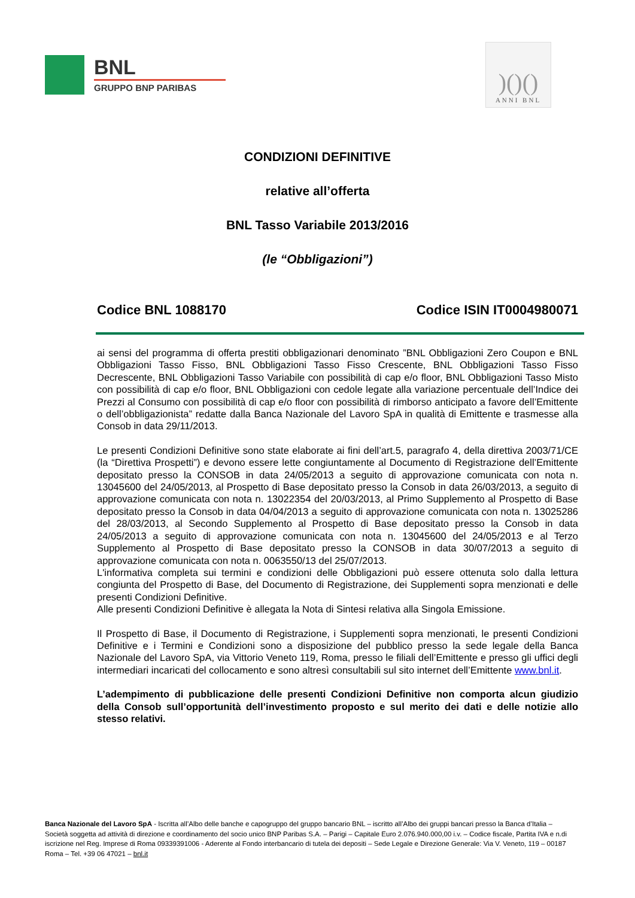BNL
GRUPPO BNP PARIBAS
)()()
ANNI BNL
CONDIZIONI DEFINITIVE
relative all’offerta
BNL Tasso Variabile 2013/2016
(le “Obbligazioni”)
Codice BNL 1088170 Codice ISIN IT0004980071
ai sensi del programma di offerta prestiti obbligazionari denominato ”BNL Obbligazioni Zero Coupon e BNL Obbligazioni Tasso Fisso, BNL Obbligazioni Tasso Fisso Crescente, BNL Obbligazioni Tasso Fisso Decrescente, BNL Obbligazioni Tasso Variabile con possibilità di cap e/o floor, BNL Obbligazioni Tasso Misto con possibilità di cap e/o floor, BNL Obbligazioni con cedole legate alla variazione percentuale dell’Indice dei Prezzi al Consumo con possibilità di cap e/o floor con possibilità di rimborso anticipato a favore dell’Emittente o dell’obbligazionista” redatte dalla Banca Nazionale del Lavoro SpA in qualità di Emittente e trasmesse alla Consob in data 29/11/2013.
Le presenti Condizioni Definitive sono state elaborate ai fini dell’art.5, paragrafo 4, della direttiva 2003/71/CE (la “Direttiva Prospetti”) e devono essere lette congiuntamente al Documento di Registrazione dell’Emittente depositato presso la CONSOB in data 24/05/2013 a seguito di approvazione comunicata con nota n. 13045600 del 24/05/2013, al Prospetto di Base depositato presso la Consob in data 26/03/2013, a seguito di approvazione comunicata con nota n. 13022354 del 20/03/2013, al Primo Supplemento al Prospetto di Base depositato presso la Consob in data 04/04/2013 a seguito di approvazione comunicata con nota n. 13025286 del 28/03/2013, al Secondo Supplemento al Prospetto di Base depositato presso la Consob in data 24/05/2013 a seguito di approvazione comunicata con nota n. 13045600 del 24/05/2013 e al Terzo Supplemento al Prospetto di Base depositato presso la CONSOB in data 30/07/2013 a seguito di approvazione comunicata con nota n. 0063550/13 del 25/07/2013.
L'informativa completa sui termini e condizioni delle Obbligazioni può essere ottenuta solo dalla lettura congiunta del Prospetto di Base, del Documento di Registrazione, dei Supplementi sopra menzionati e delle presenti Condizioni Definitive.
Alle presenti Condizioni Definitive è allegata la Nota di Sintesi relativa alla Singola Emissione.
Il Prospetto di Base, il Documento di Registrazione, i Supplementi sopra menzionati, le presenti Condizioni Definitive e i Termini e Condizioni sono a disposizione del pubblico presso la sede legale della Banca Nazionale del Lavoro SpA, via Vittorio Veneto 119, Roma, presso le filiali dell’Emittente e presso gli uffici degli intermediari incaricati del collocamento e sono altresì consultabili sul sito internet dell’Emittente www.bnl.it.
L’adempimento di pubblicazione delle presenti Condizioni Definitive non comporta alcun giudizio della Consob sull’opportunità dell’investimento proposto e sul merito dei dati e delle notizie allo stesso relativi.
Banca Nazionale del Lavoro SpA - Iscritta all’Albo delle banche e capogruppo del gruppo bancario BNL – iscritto all’Albo dei gruppi bancari presso la Banca d’Italia – Società soggetta ad attività di direzione e coordinamento del socio unico BNP Paribas S.A. – Parigi – Capitale Euro 2.076.940.000,00 i.v. – Codice fiscale, Partita IVA e n.di iscrizione nel Reg. Imprese di Roma 09339391006 - Aderente al Fondo interbancario di tutela dei depositi – Sede Legale e Direzione Generale: Via V. Veneto, 119 – 00187 Roma – Tel. +39 06 47021 – bnl.it